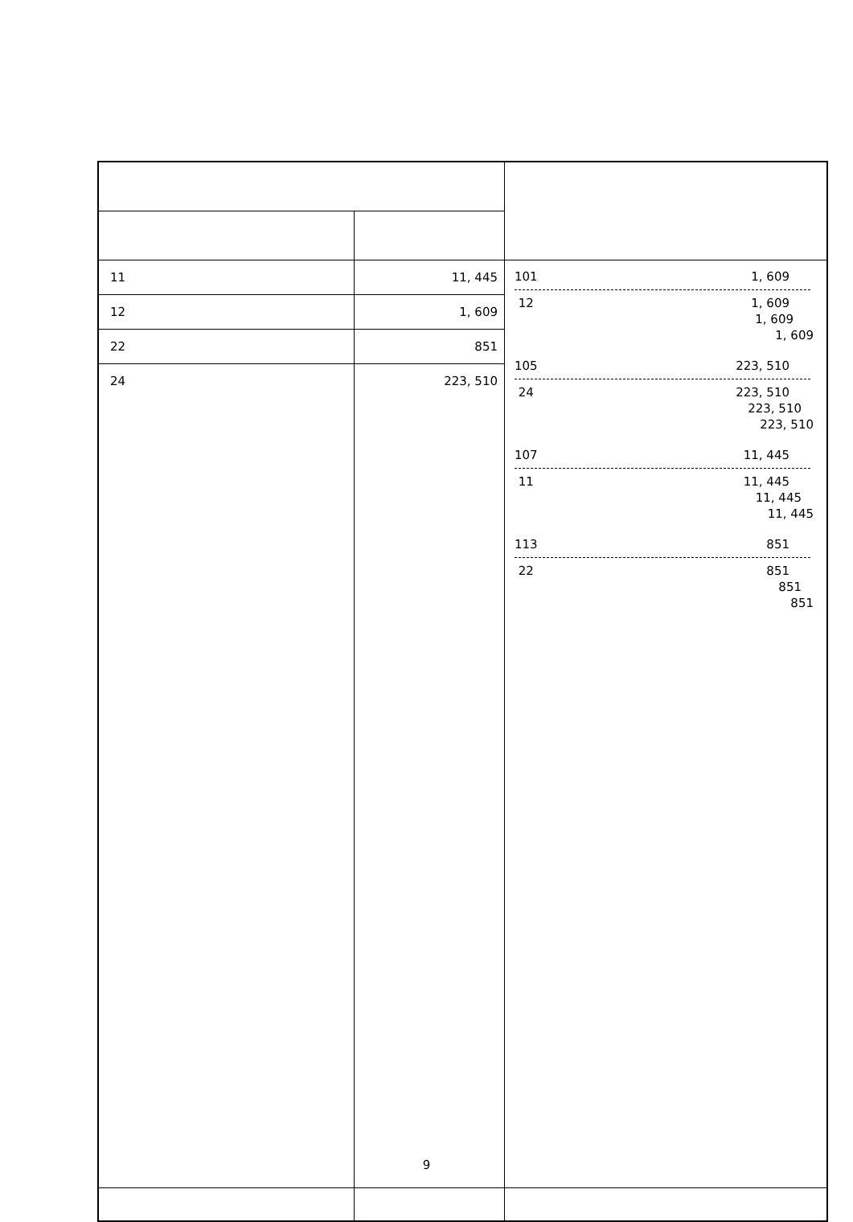| 11 | 11, 445 | 101 1, 609 12 1, 609 1, 609 1, 609 105 223, 510 24 223, 510 223, 510 223, 510 107 11, 445 11 11, 445 11, 445 11, 445 113 851 22 851 851 851 |
| 12 | 1, 609 | |
| 22 | 851 | |
| 24 | 223, 510 | |
9